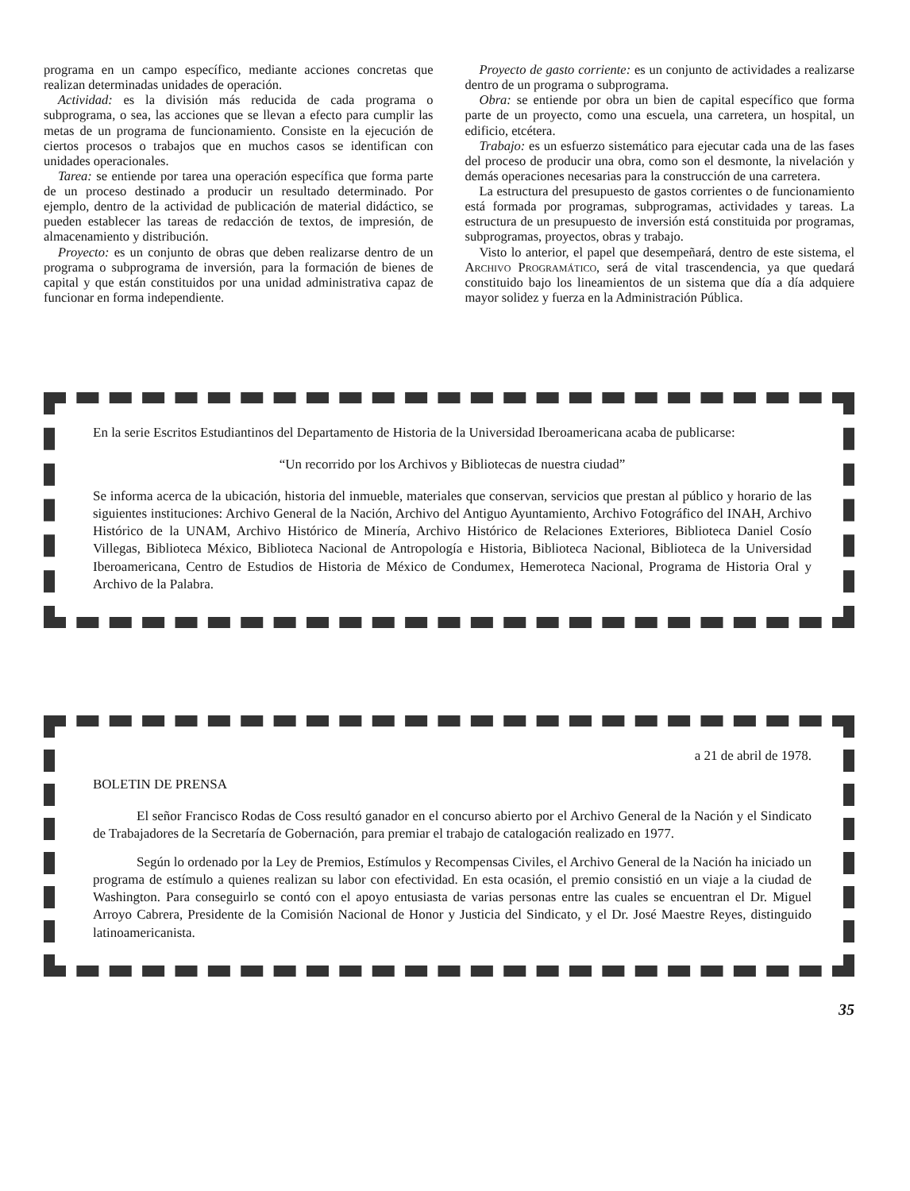programa en un campo específico, mediante acciones concretas que realizan determinadas unidades de operación.
Actividad: es la división más reducida de cada programa o subprograma, o sea, las acciones que se llevan a efecto para cumplir las metas de un programa de funcionamiento. Consiste en la ejecución de ciertos procesos o trabajos que en muchos casos se identifican con unidades operacionales.
Tarea: se entiende por tarea una operación específica que forma parte de un proceso destinado a producir un resultado determinado. Por ejemplo, dentro de la actividad de publicación de material didáctico, se pueden establecer las tareas de redacción de textos, de impresión, de almacenamiento y distribución.
Proyecto: es un conjunto de obras que deben realizarse dentro de un programa o subprograma de inversión, para la formación de bienes de capital y que están constituidos por una unidad administrativa capaz de funcionar en forma independiente.
Proyecto de gasto corriente: es un conjunto de actividades a realizarse dentro de un programa o subprograma.
Obra: se entiende por obra un bien de capital específico que forma parte de un proyecto, como una escuela, una carretera, un hospital, un edificio, etcétera.
Trabajo: es un esfuerzo sistemático para ejecutar cada una de las fases del proceso de producir una obra, como son el desmonte, la nivelación y demás operaciones necesarias para la construcción de una carretera.
La estructura del presupuesto de gastos corrientes o de funcionamiento está formada por programas, subprogramas, actividades y tareas. La estructura de un presupuesto de inversión está constituida por programas, subprogramas, proyectos, obras y trabajo.
Visto lo anterior, el papel que desempeñará, dentro de este sistema, el Archivo Programático, será de vital trascendencia, ya que quedará constituido bajo los lineamientos de un sistema que día a día adquiere mayor solidez y fuerza en la Administración Pública.
En la serie Escritos Estudiantinos del Departamento de Historia de la Universidad Iberoamericana acaba de publicarse:
“Un recorrido por los Archivos y Bibliotecas de nuestra ciudad”
Se informa acerca de la ubicación, historia del inmueble, materiales que conservan, servicios que prestan al público y horario de las siguientes instituciones: Archivo General de la Nación, Archivo del Antiguo Ayuntamiento, Archivo Fotográfico del INAH, Archivo Histórico de la UNAM, Archivo Histórico de Minería, Archivo Histórico de Relaciones Exteriores, Biblioteca Daniel Cosío Villegas, Biblioteca México, Biblioteca Nacional de Antropología e Historia, Biblioteca Nacional, Biblioteca de la Universidad Iberoamericana, Centro de Estudios de Historia de México de Condumex, Hemeroteca Nacional, Programa de Historia Oral y Archivo de la Palabra.
a 21 de abril de 1978.
BOLETIN DE PRENSA
El señor Francisco Rodas de Coss resultó ganador en el concurso abierto por el Archivo General de la Nación y el Sindicato de Trabajadores de la Secretaría de Gobernación, para premiar el trabajo de catalogación realizado en 1977.
Según lo ordenado por la Ley de Premios, Estímulos y Recompensas Civiles, el Archivo General de la Nación ha iniciado un programa de estímulo a quienes realizan su labor con efectividad. En esta ocasión, el premio consistió en un viaje a la ciudad de Washington. Para conseguirlo se contó con el apoyo entusiasta de varias personas entre las cuales se encuentran el Dr. Miguel Arroyo Cabrera, Presidente de la Comisión Nacional de Honor y Justicia del Sindicato, y el Dr. José Maestre Reyes, distinguido latinoamericanista.
35